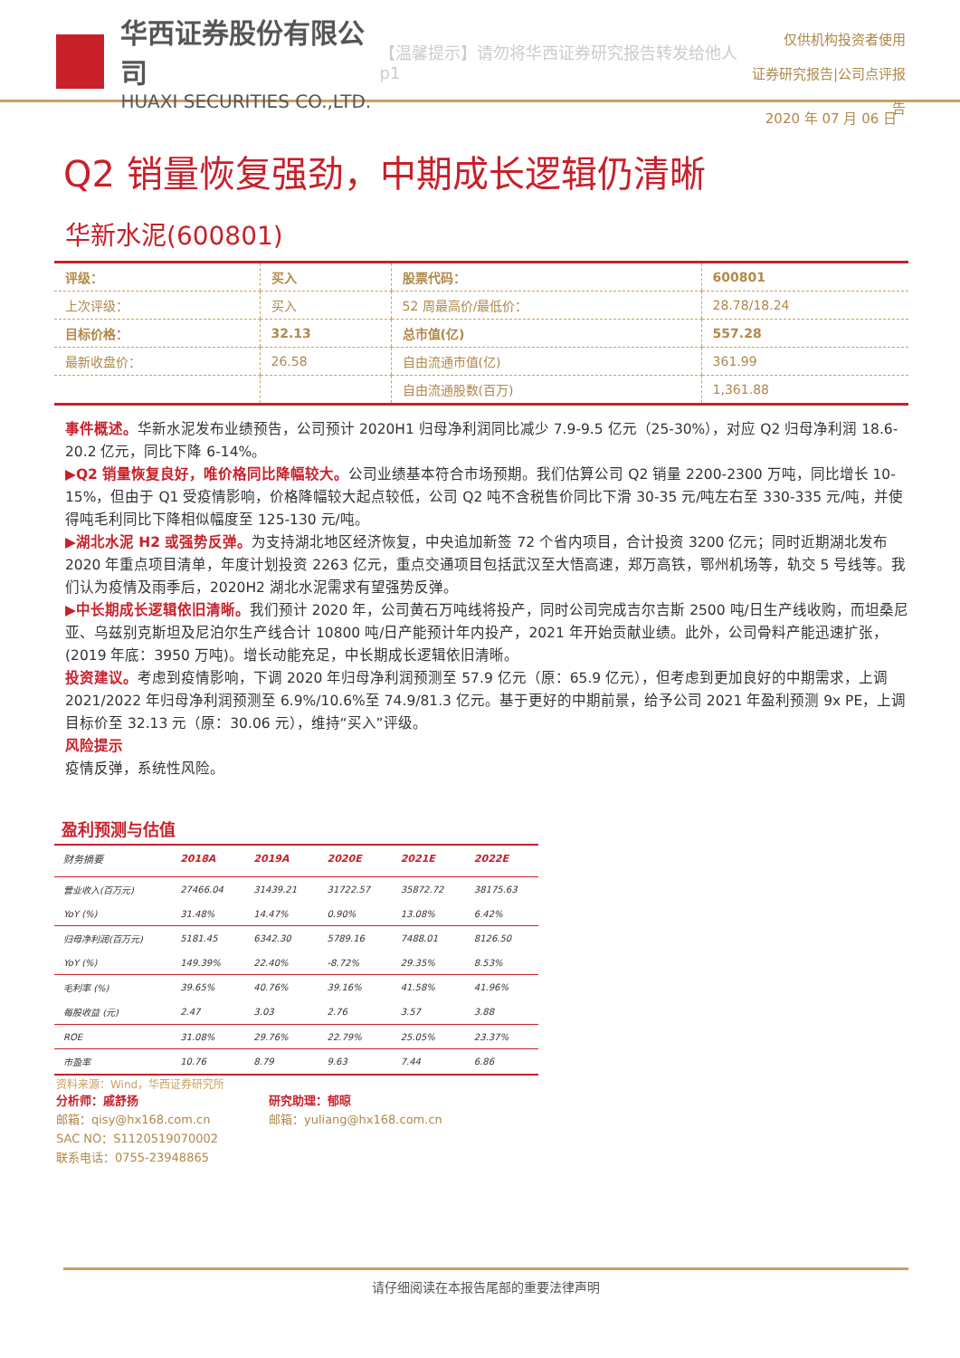华西证券股份有限公司
HUAXI SECURITIES CO.,LTD.
【温馨提示】请勿将华西证券研究报告转发给他人 p1
仅供机构投资者使用
证券研究报告|公司点评报告
2020 年 07 月 06 日
Q2 销量恢复强劲，中期成长逻辑仍清晰
华新水泥(600801)
| 评级： | 买入 | 股票代码： | 600801 |
| 上次评级： | 买入 | 52 周最高价/最低价： | 28.78/18.24 |
| 目标价格： | 32.13 | 总市值(亿) | 557.28 |
| 最新收盘价： | 26.58 | 自由流通市值(亿) | 361.99 |
| | | 自由流通股数(百万) | 1,361.88 |
事件概述。华新水泥发布业绩预告，公司预计 2020H1 归母净利润同比减少 7.9-9.5 亿元（25-30%），对应 Q2 归母净利润 18.6-20.2 亿元，同比下降 6-14%。
▶Q2 销量恢复良好，唯价格同比降幅较大。公司业绩基本符合市场预期。我们估算公司 Q2 销量 2200-2300 万吨，同比增长 10-15%，但由于 Q1 受疫情影响，价格降幅较大起点较低，公司 Q2 吨不含税售价同比下滑 30-35 元/吨左右至 330-335 元/吨，并使得吨毛利同比下降相似幅度至 125-130 元/吨。
▶湖北水泥 H2 或强势反弹。为支持湖北地区经济恢复，中央追加新签 72 个省内项目，合计投资 3200 亿元；同时近期湖北发布 2020 年重点项目清单，年度计划投资 2263 亿元，重点交通项目包括武汉至大悟高速，郑万高铁，鄂州机场等，轨交 5 号线等。我们认为疫情及雨季后，2020H2 湖北水泥需求有望强势反弹。
▶中长期成长逻辑依旧清晰。我们预计 2020 年，公司黄石万吨线将投产，同时公司完成吉尔吉斯 2500 吨/日生产线收购，而坦桑尼亚、乌兹别克斯坦及尼泊尔生产线合计 10800 吨/日产能预计年内投产，2021 年开始贡献业绩。此外，公司骨料产能迅速扩张，(2019 年底：3950 万吨)。增长动能充足，中长期成长逻辑依旧清晰。
投资建议。考虑到疫情影响，下调 2020 年归母净利润预测至 57.9 亿元（原：65.9 亿元），但考虑到更加良好的中期需求，上调 2021/2022 年归母净利润预测至 6.9%/10.6%至 74.9/81.3 亿元。基于更好的中期前景，给予公司 2021 年盈利预测 9x PE，上调目标价至 32.13 元（原：30.06 元），维持“买入”评级。
风险提示
疫情反弹，系统性风险。
盈利预测与估值
| 财务摘要 | 2018A | 2019A | 2020E | 2021E | 2022E |
| --- | --- | --- | --- | --- | --- |
| 营业收入(百万元) | 27466.04 | 31439.21 | 31722.57 | 35872.72 | 38175.63 |
| YoY (%) | 31.48% | 14.47% | 0.90% | 13.08% | 6.42% |
| 归母净利润(百万元) | 5181.45 | 6342.30 | 5789.16 | 7488.01 | 8126.50 |
| YoY (%) | 149.39% | 22.40% | -8.72% | 29.35% | 8.53% |
| 毛利率 (%) | 39.65% | 40.76% | 39.16% | 41.58% | 41.96% |
| 每股收益 (元) | 2.47 | 3.03 | 2.76 | 3.57 | 3.88 |
| ROE | 31.08% | 29.76% | 22.79% | 25.05% | 23.37% |
| 市盈率 | 10.76 | 8.79 | 9.63 | 7.44 | 6.86 |
资料来源：Wind，华西证券研究所
分析师：戚舒扬
邮箱：qisy@hx168.com.cn
SAC NO：S1120519070002
联系电话：0755-23948865
研究助理：郁晾
邮箱：yuliang@hx168.com.cn
请仔细阅读在本报告尾部的重要法律声明